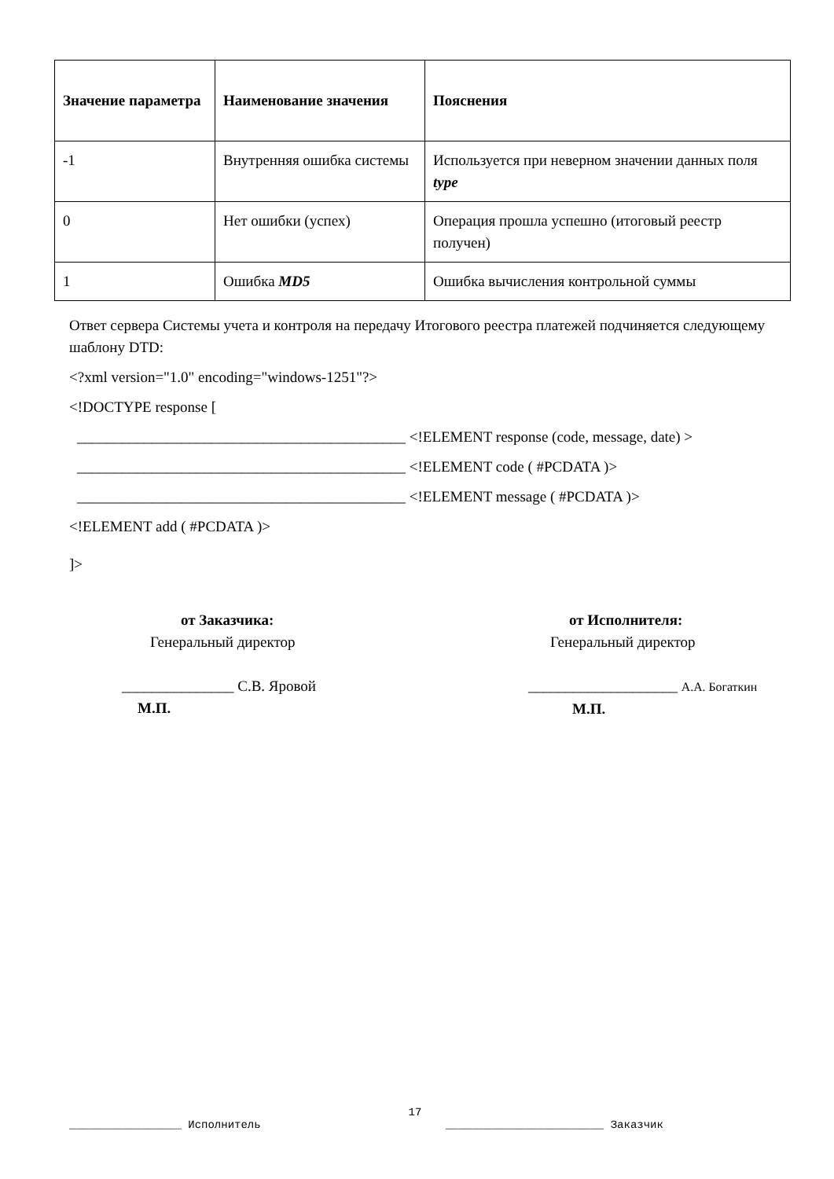| Значение параметра | Наименование значения | Пояснения |
| --- | --- | --- |
| -1 | Внутренняя ошибка системы | Используется при неверном значении данных поля type |
| 0 | Нет ошибки (успех) | Операция прошла успешно (итоговый реестр получен) |
| 1 | Ошибка MD5 | Ошибка вычисления контрольной суммы |
Ответ сервера Системы учета и контроля на передачу Итогового реестра платежей подчиняется следующему шаблону DTD:
<?xml version="1.0" encoding="windows-1251"?>
<!DOCTYPE response [
____________________________________________ <!ELEMENT response (code, message, date) >
____________________________________________ <!ELEMENT code ( #PCDATA )>
____________________________________________ <!ELEMENT message ( #PCDATA )>
<!ELEMENT add ( #PCDATA )>
]>
от Заказчика:
Генеральный директор
_______________ С.В. Яровой
М.П.
от Исполнителя:
Генеральный директор
____________________ А.А. Богаткин
М.П.
17
_________________ Исполнитель ________________________ Заказчик